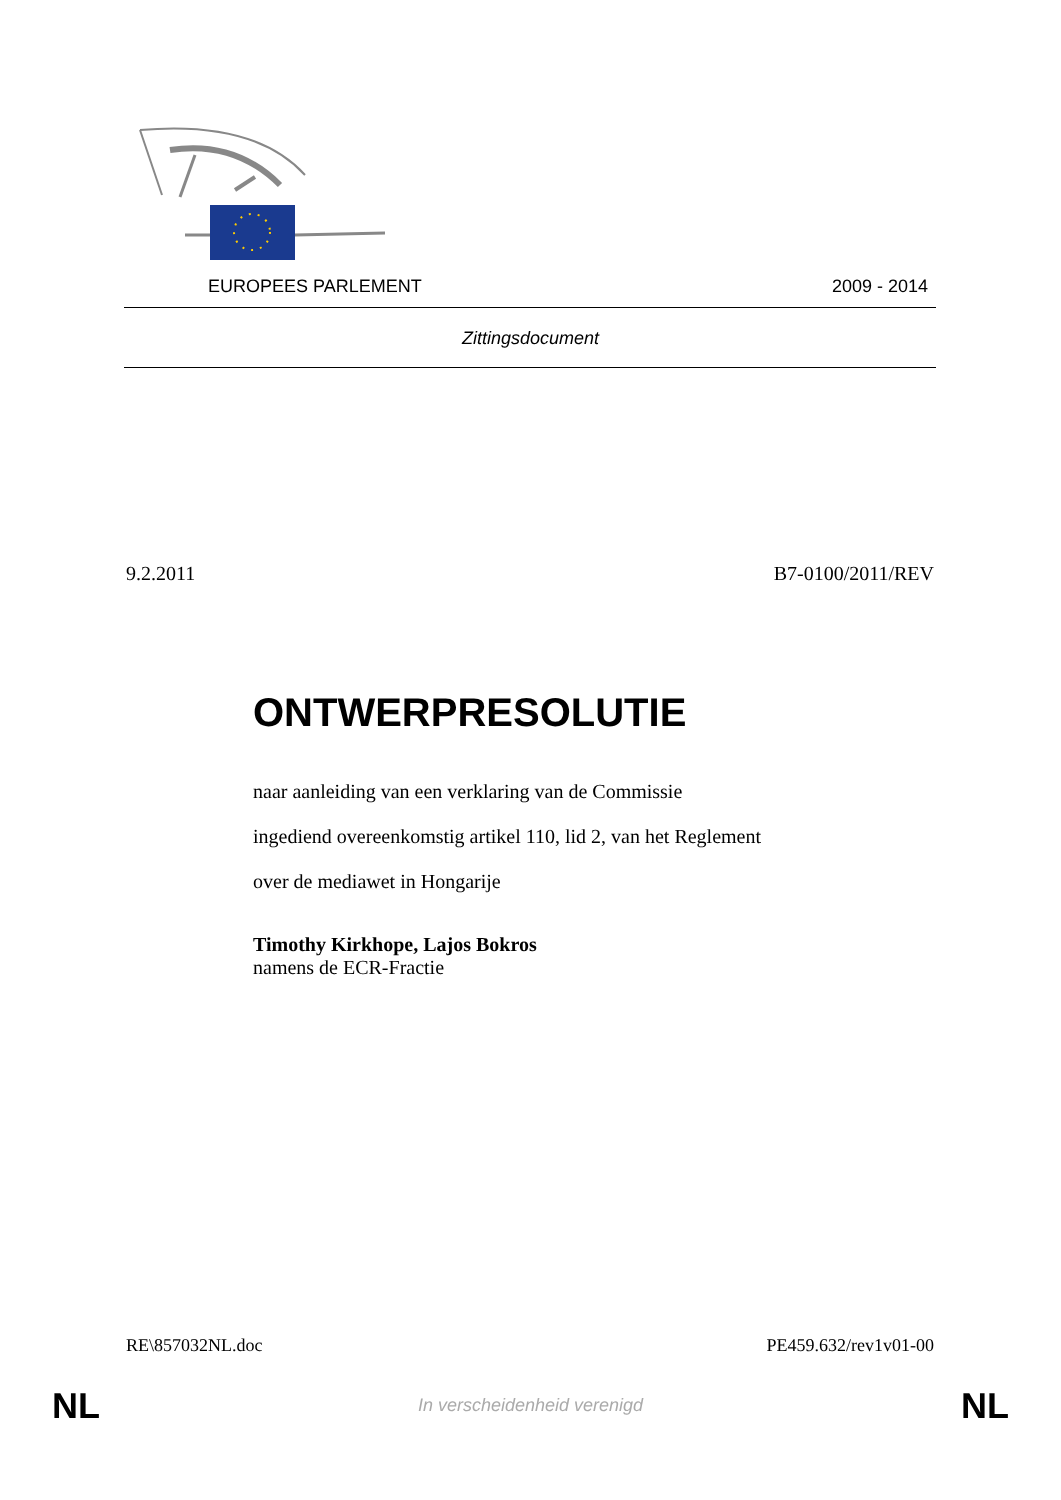EUROPEES PARLEMENT 2009 - 2014
Zittingsdocument
9.2.2011 B7-0100/2011/REV
ONTWERPRESOLUTIE
naar aanleiding van een verklaring van de Commissie
ingediend overeenkomstig artikel 110, lid 2, van het Reglement
over de mediawet in Hongarije
Timothy Kirkhope, Lajos Bokros
namens de ECR-Fractie
RE\857032NL.doc PE459.632/rev1v01-00
NL
In verscheidenheid verenigd NL